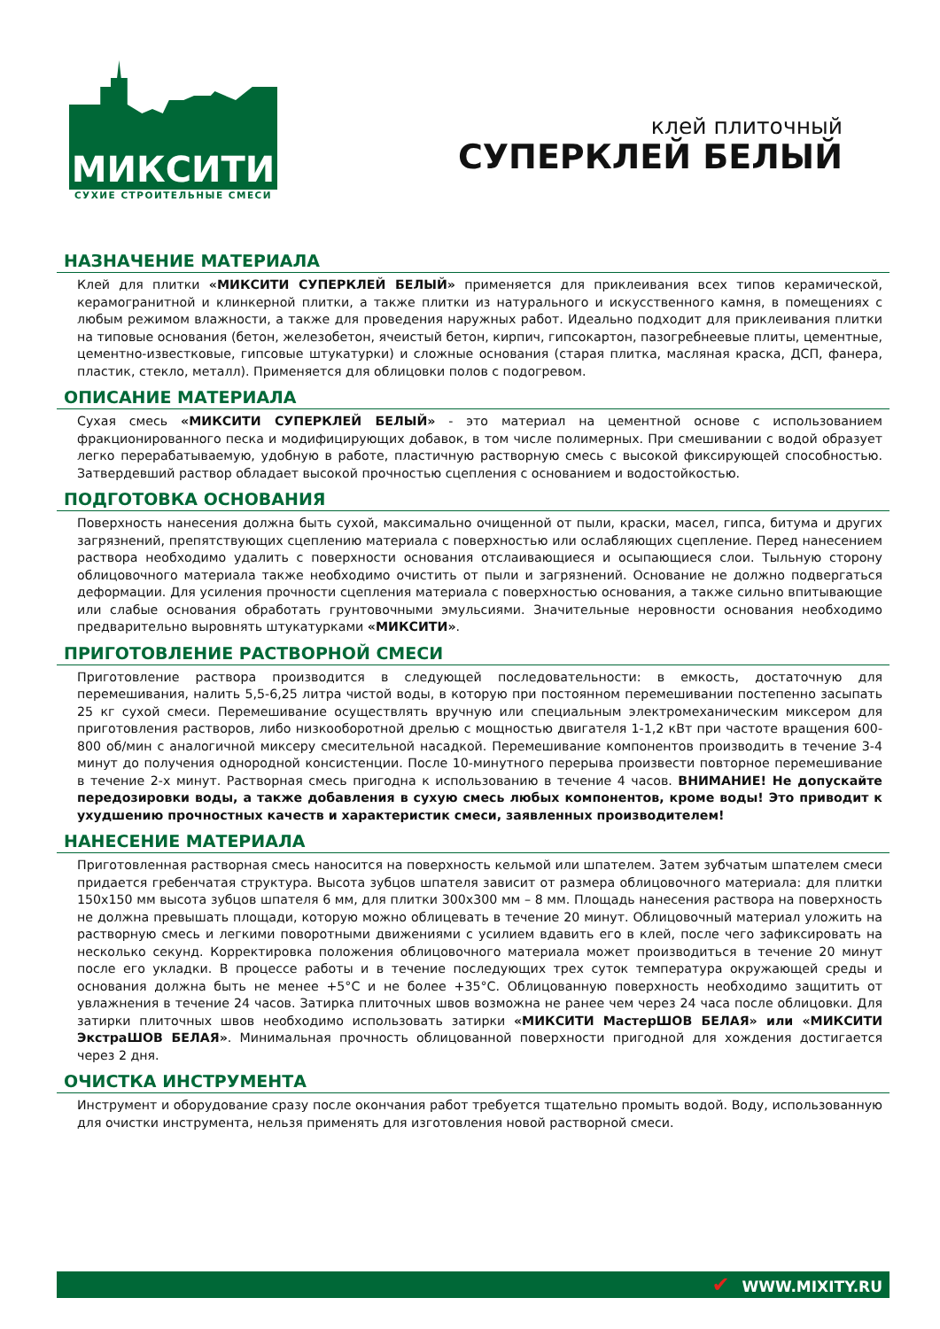МИКСИТИ
СУХИЕ СТРОИТЕЛЬНЫЕ СМЕСИ
клей плиточный
СУПЕРКЛЕЙ БЕЛЫЙ
НАЗНАЧЕНИЕ МАТЕРИАЛА
Клей для плитки «МИКСИТИ СУПЕРКЛЕЙ БЕЛЫЙ» применяется для приклеивания всех типов керамической, керамогранитной и клинкерной плитки, а также плитки из натурального и искусственного камня, в помещениях с любым режимом влажности, а также для проведения наружных работ. Идеально подходит для приклеивания плитки на типовые основания (бетон, железобетон, ячеистый бетон, кирпич, гипсокартон, пазогребнеевые плиты, цементные, цементно-известковые, гипсовые штукатурки) и сложные основания (старая плитка, масляная краска, ДСП, фанера, пластик, стекло, металл). Применяется для облицовки полов с подогревом.
ОПИСАНИЕ МАТЕРИАЛА
Сухая смесь «МИКСИТИ СУПЕРКЛЕЙ БЕЛЫЙ» - это материал на цементной основе с использованием фракционированного песка и модифицирующих добавок, в том числе полимерных. При смешивании с водой образует легко перерабатываемую, удобную в работе, пластичную растворную смесь с высокой фиксирующей способностью. Затвердевший раствор обладает высокой прочностью сцепления с основанием и водостойкостью.
ПОДГОТОВКА ОСНОВАНИЯ
Поверхность нанесения должна быть сухой, максимально очищенной от пыли, краски, масел, гипса, битума и других загрязнений, препятствующих сцеплению материала с поверхностью или ослабляющих сцепление. Перед нанесением раствора необходимо удалить с поверхности основания отслаивающиеся и осыпающиеся слои. Тыльную сторону облицовочного материала также необходимо очистить от пыли и загрязнений. Основание не должно подвергаться деформации. Для усиления прочности сцепления материала с поверхностью основания, а также сильно впитывающие или слабые основания обработать грунтовочными эмульсиями. Значительные неровности основания необходимо предварительно выровнять штукатурками «МИКСИТИ».
ПРИГОТОВЛЕНИЕ РАСТВОРНОЙ СМЕСИ
Приготовление раствора производится в следующей последовательности: в емкость, достаточную для перемешивания, налить 5,5-6,25 литра чистой воды, в которую при постоянном перемешивании постепенно засыпать 25 кг сухой смеси. Перемешивание осуществлять вручную или специальным электромеханическим миксером для приготовления растворов, либо низкооборотной дрелью с мощностью двигателя 1-1,2 кВт при частоте вращения 600-800 об/мин с аналогичной миксеру смесительной насадкой. Перемешивание компонентов производить в течение 3-4 минут до получения однородной консистенции. После 10-минутного перерыва произвести повторное перемешивание в течение 2-х минут. Растворная смесь пригодна к использованию в течение 4 часов. ВНИМАНИЕ! Не допускайте передозировки воды, а также добавления в сухую смесь любых компонентов, кроме воды! Это приводит к ухудшению прочностных качеств и характеристик смеси, заявленных производителем!
НАНЕСЕНИЕ МАТЕРИАЛА
Приготовленная растворная смесь наносится на поверхность кельмой или шпателем. Затем зубчатым шпателем смеси придается гребенчатая структура. Высота зубцов шпателя зависит от размера облицовочного материала: для плитки 150х150 мм высота зубцов шпателя 6 мм, для плитки 300х300 мм – 8 мм. Площадь нанесения раствора на поверхность не должна превышать площади, которую можно облицевать в течение 20 минут. Облицовочный материал уложить на растворную смесь и легкими поворотными движениями с усилием вдавить его в клей, после чего зафиксировать на несколько секунд. Корректировка положения облицовочного материала может производиться в течение 20 минут после его укладки. В процессе работы и в течение последующих трех суток температура окружающей среды и основания должна быть не менее +5°С и не более +35°С. Облицованную поверхность необходимо защитить от увлажнения в течение 24 часов. Затирка плиточных швов возможна не ранее чем через 24 часа после облицовки. Для затирки плиточных швов необходимо использовать затирки «МИКСИТИ МастерШОВ БЕЛАЯ» или «МИКСИТИ ЭкстраШОВ БЕЛАЯ». Минимальная прочность облицованной поверхности пригодной для хождения достигается через 2 дня.
ОЧИСТКА ИНСТРУМЕНТА
Инструмент и оборудование сразу после окончания работ требуется тщательно промыть водой. Воду, использованную для очистки инструмента, нельзя применять для изготовления новой растворной смеси.
✔ WWW.MIXITY.RU